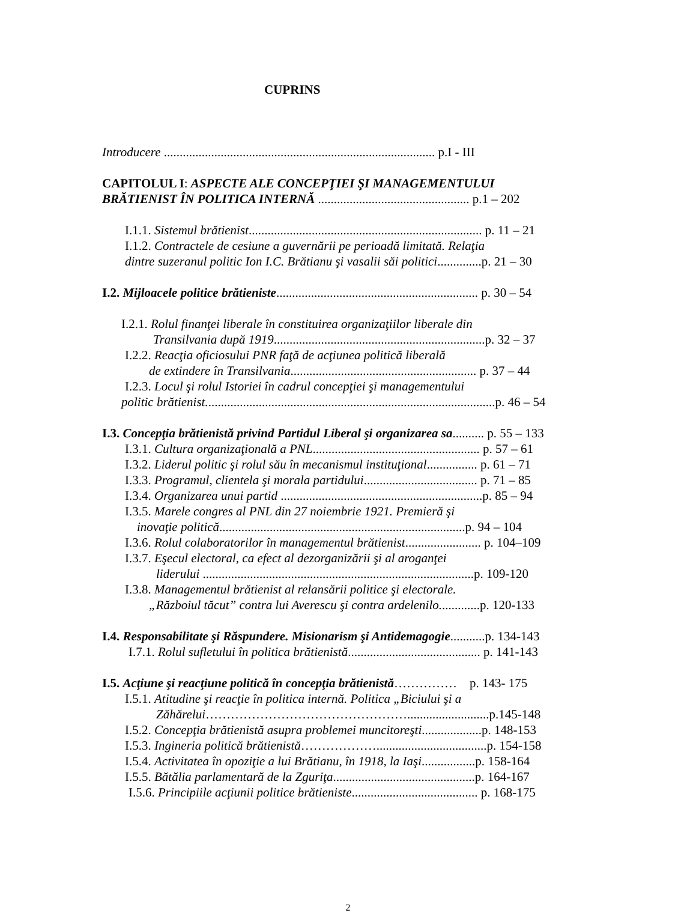CUPRINS
Introducere ...................................................................................... p.I - III
CAPITOLUL I: ASPECTE ALE CONCEPŢIEI ŞI MANAGEMENTULUI
BRĂTIENIST ÎN POLITICA INTERNĂ ................................................ p.1 – 202
I.1.1. Sistemul brătienist.......................................................................... p. 11 – 21
I.1.2. Contractele de cesiune a guvernării pe perioadă limitată. Relaţia
dintre suzeranul politic Ion I.C. Brătianu şi vasalii săi politici..............p. 21 – 30
I.2. Mijloacele politice brătieniste................................................................ p. 30 – 54
I.2.1. Rolul finanţei liberale în constituirea organizaţiilor liberale din
Transilvania după 1919...................................................................p. 32 – 37
I.2.2. Reacţia oficiosului PNR faţă de acţiunea politică liberală
de extindere în Transilvania........................................................... p. 37 – 44
I.2.3. Locul şi rolul Istoriei în cadrul concepţiei şi managementului
politic brătienist............................................................................................p. 46 – 54
I.3. Concepţia brătienistă privind Partidul Liberal şi organizarea sa.......... p. 55 – 133
I.3.1. Cultura organizaţională a PNL..................................................... p. 57 – 61
I.3.2. Liderul politic şi rolul său în mecanismul instituţional................ p. 61 – 71
I.3.3. Programul, clientela şi morala partidului.................................... p. 71 – 85
I.3.4. Organizarea unui partid ................................................................p. 85 – 94
I.3.5. Marele congres al PNL din 27 noiembrie 1921. Premieră şi
inovaţie politică..............................................................................p. 94 – 104
I.3.6. Rolul colaboratorilor în managementul brătienist........................ p. 104–109
I.3.7. Eşecul electoral, ca efect al dezorganizării şi al aroganţei
liderului ......................................................................................p. 109-120
I.3.8. Managementul brătienist al relansării politice şi electorale.
„Războiul tăcut” contra lui Averescu şi contra ardelenilo.............p. 120-133
I.4. Responsabilitate şi Răspundere. Misionarism şi Antidemagogie...........p. 134-143
I.7.1. Rolul sufletului în politica brătienistă.......................................... p. 141-143
I.5. Acţiune şi reacţiune politică în concepţia brătienistă…………… p. 143- 175
I.5.1. Atitudine şi reacţie în politica internă. Politica „Biciului şi a
Zăhărelui…………………………………………..........................p.145-148
I.5.2. Concepţia brătienistă asupra problemei muncitoreşti...................p. 148-153
I.5.3. Ingineria politică brătienistă………………...................................p. 154-158
I.5.4. Activitatea în opoziţie a lui Brătianu, în 1918, la Iaşi.................p. 158-164
I.5.5. Bătălia parlamentară de la Zguriţa.............................................p. 164-167
I.5.6. Principiile acţiunii politice brătieniste........................................ p. 168-175
2